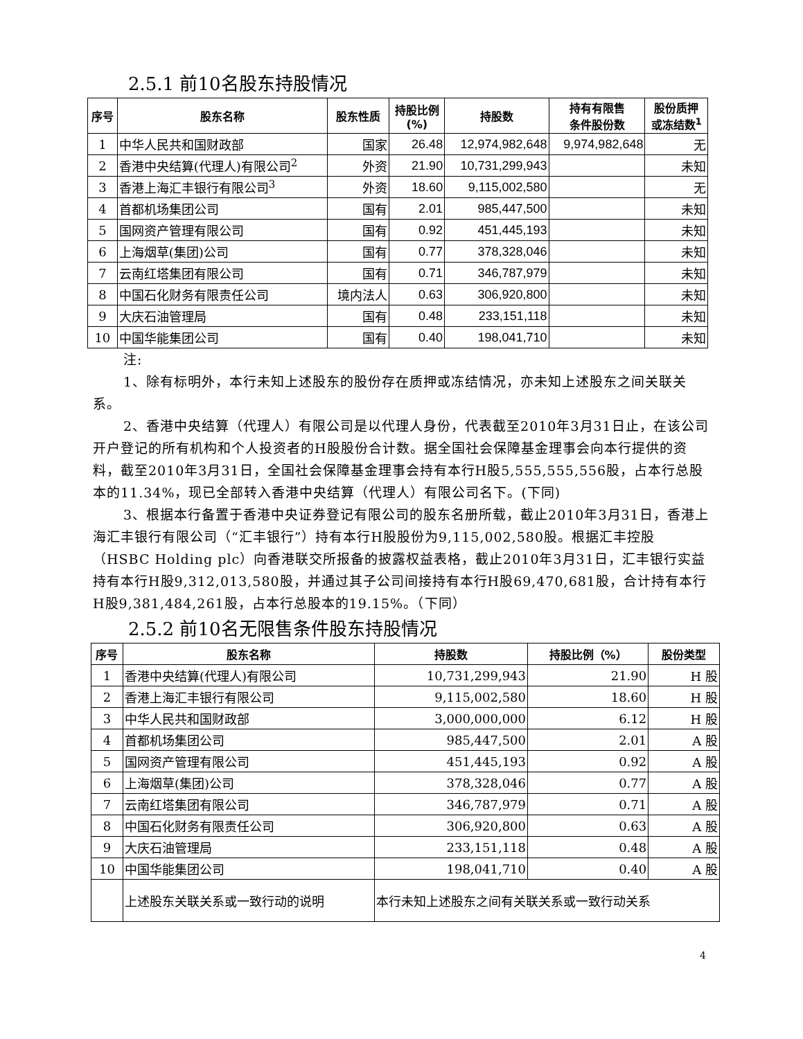2.5.1 前10名股东持股情况
| 序号 | 股东名称 | 股东性质 | 持股比例 (%) | 持股数 | 持有有限售 条件股份数 | 股份质押 或冻结数<sup>1</sup> |
| --- | --- | --- | --- | --- | --- | --- |
| 1 | 中华人民共和国财政部 | 国家 | 26.48 | 12,974,982,648 | 9,974,982,648 | 无 |
| 2 | 香港中央结算(代理人)有限公司<sup>2</sup> | 外资 | 21.90 | 10,731,299,943 | | 未知 |
| 3 | 香港上海汇丰银行有限公司<sup>3</sup> | 外资 | 18.60 | 9,115,002,580 | | 无 |
| 4 | 首都机场集团公司 | 国有 | 2.01 | 985,447,500 | | 未知 |
| 5 | 国网资产管理有限公司 | 国有 | 0.92 | 451,445,193 | | 未知 |
| 6 | 上海烟草(集团)公司 | 国有 | 0.77 | 378,328,046 | | 未知 |
| 7 | 云南红塔集团有限公司 | 国有 | 0.71 | 346,787,979 | | 未知 |
| 8 | 中国石化财务有限责任公司 | 境内法人 | 0.63 | 306,920,800 | | 未知 |
| 9 | 大庆石油管理局 | 国有 | 0.48 | 233,151,118 | | 未知 |
| 10 | 中国华能集团公司 | 国有 | 0.40 | 198,041,710 | | 未知 |
注:
1、除有标明外，本行未知上述股东的股份存在质押或冻结情况，亦未知上述股东之间关联关系。
2、香港中央结算（代理人）有限公司是以代理人身份，代表截至2010年3月31日止，在该公司开户登记的所有机构和个人投资者的H股股份合计数。据全国社会保障基金理事会向本行提供的资料，截至2010年3月31日，全国社会保障基金理事会持有本行H股5,555,555,556股，占本行总股本的11.34%，现已全部转入香港中央结算（代理人）有限公司名下。(下同)
3、根据本行备置于香港中央证券登记有限公司的股东名册所载，截止2010年3月31日，香港上海汇丰银行有限公司（“汇丰银行”）持有本行H股股份为9,115,002,580股。根据汇丰控股（HSBC Holding plc）向香港联交所报备的披露权益表格，截止2010年3月31日，汇丰银行实益持有本行H股9,312,013,580股，并通过其子公司间接持有本行H股69,470,681股，合计持有本行H股9,381,484,261股，占本行总股本的19.15%。（下同）
2.5.2 前10名无限售条件股东持股情况
| 序号 | 股东名称 | 持股数 | 持股比例（%） | 股份类型 |
| --- | --- | --- | --- | --- |
| 1 | 香港中央结算(代理人)有限公司 | 10,731,299,943 | 21.90 | H 股 |
| 2 | 香港上海汇丰银行有限公司 | 9,115,002,580 | 18.60 | H 股 |
| 3 | 中华人民共和国财政部 | 3,000,000,000 | 6.12 | H 股 |
| 4 | 首都机场集团公司 | 985,447,500 | 2.01 | A 股 |
| 5 | 国网资产管理有限公司 | 451,445,193 | 0.92 | A 股 |
| 6 | 上海烟草(集团)公司 | 378,328,046 | 0.77 | A 股 |
| 7 | 云南红塔集团有限公司 | 346,787,979 | 0.71 | A 股 |
| 8 | 中国石化财务有限责任公司 | 306,920,800 | 0.63 | A 股 |
| 9 | 大庆石油管理局 | 233,151,118 | 0.48 | A 股 |
| 10 | 中国华能集团公司 | 198,041,710 | 0.40 | A 股 |
| | 上述股东关联关系或一致行动的说明 | 本行未知上述股东之间有关联关系或一致行动关系 | | |
4